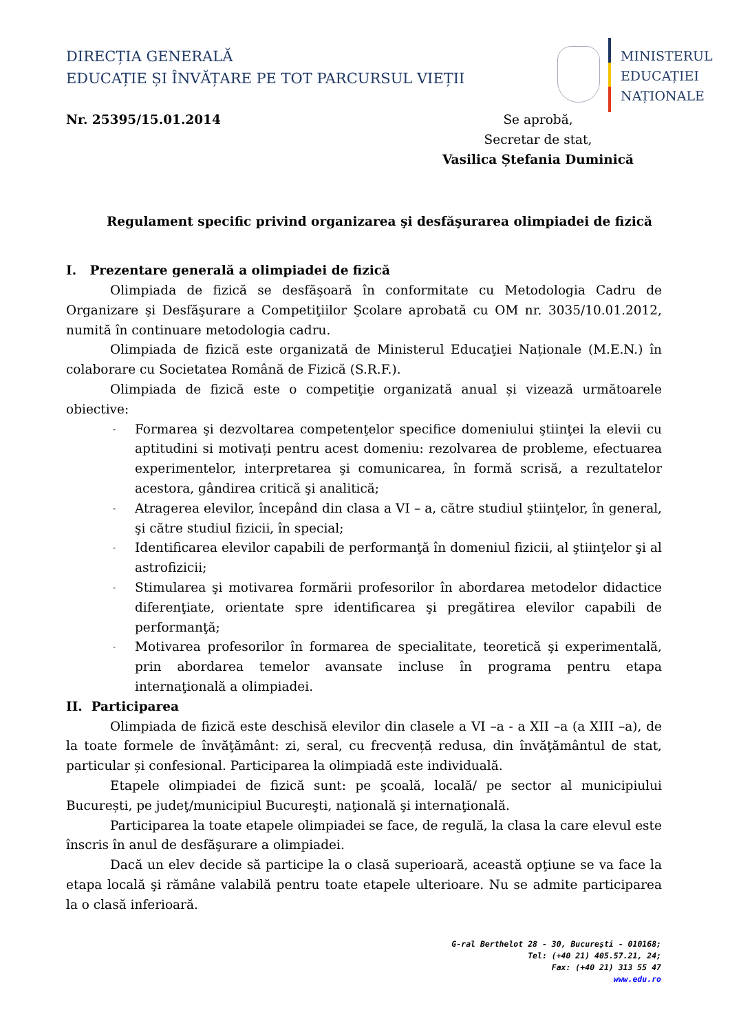DIRECȚIA GENERALĂ
EDUCAȚIE ȘI ÎNVĂȚARE PE TOT PARCURSUL VIEȚII
MINISTERUL
EDUCAȚIEI
NAȚIONALE
Nr. 25395/15.01.2014 Se aprobă,
Secretar de stat,
Vasilica Ștefania Duminică
Regulament specific privind organizarea şi desfăşurarea olimpiadei de fizică
I. Prezentare generală a olimpiadei de fizică
Olimpiada de fizică se desfăşoară în conformitate cu Metodologia Cadru de Organizare şi Desfăşurare a Competiţiilor Şcolare aprobată cu OM nr. 3035/10.01.2012, numită în continuare metodologia cadru.
Olimpiada de fizică este organizată de Ministerul Educaţiei Naționale (M.E.N.) în colaborare cu Societatea Română de Fizică (S.R.F.).
Olimpiada de fizică este o competiţie organizată anual și vizează următoarele obiective:
- Formarea şi dezvoltarea competenţelor specifice domeniului ştiinţei la elevii cu aptitudini si motivați pentru acest domeniu: rezolvarea de probleme, efectuarea experimentelor, interpretarea şi comunicarea, în formă scrisă, a rezultatelor acestora, gândirea critică şi analitică;
- Atragerea elevilor, începând din clasa a VI – a, către studiul ştiinţelor, în general, şi către studiul fizicii, în special;
- Identificarea elevilor capabili de performanţă în domeniul fizicii, al ştiinţelor şi al astrofizicii;
- Stimularea şi motivarea formării profesorilor în abordarea metodelor didactice diferenţiate, orientate spre identificarea şi pregătirea elevilor capabili de performanţă;
- Motivarea profesorilor în formarea de specialitate, teoretică şi experimentală, prin abordarea temelor avansate incluse în programa pentru etapa internaţională a olimpiadei.
II. Participarea
Olimpiada de fizică este deschisă elevilor din clasele a VI –a - a XII –a (a XIII –a), de la toate formele de învăţământ: zi, seral, cu frecvență redusa, din învăţământul de stat, particular și confesional. Participarea la olimpiadă este individuală.
Etapele olimpiadei de fizică sunt: pe şcoală, locală/ pe sector al municipiului București, pe judeţ/municipiul Bucureşti, naţională şi internaţională.
Participarea la toate etapele olimpiadei se face, de regulă, la clasa la care elevul este înscris în anul de desfăşurare a olimpiadei.
Dacă un elev decide să participe la o clasă superioară, această opţiune se va face la etapa locală şi rămâne valabilă pentru toate etapele ulterioare. Nu se admite participarea la o clasă inferioară.
G-ral Berthelot 28 - 30, Bucureşti - 010168;
Tel: (+40 21) 405.57.21, 24;
Fax: (+40 21) 313 55 47
www.edu.ro